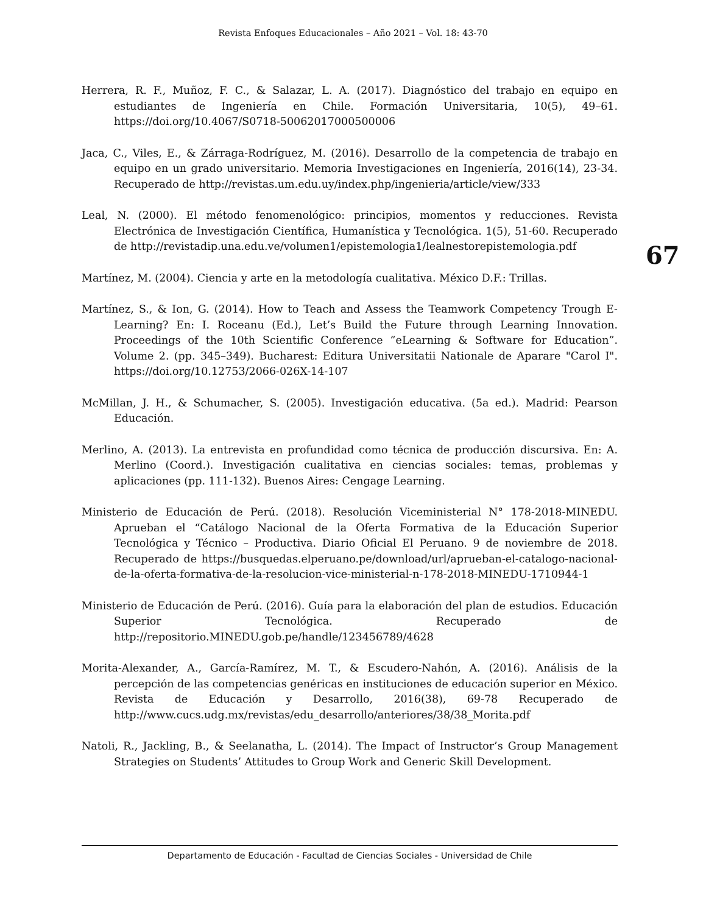Revista Enfoques Educacionales – Año 2021 – Vol. 18: 43-70
67
Herrera, R. F., Muñoz, F. C., & Salazar, L. A. (2017). Diagnóstico del trabajo en equipo en estudiantes de Ingeniería en Chile. Formación Universitaria, 10(5), 49–61. https://doi.org/10.4067/S0718-50062017000500006
Jaca, C., Viles, E., & Zárraga-Rodríguez, M. (2016). Desarrollo de la competencia de trabajo en equipo en un grado universitario. Memoria Investigaciones en Ingeniería, 2016(14), 23-34. Recuperado de http://revistas.um.edu.uy/index.php/ingenieria/article/view/333
Leal, N. (2000). El método fenomenológico: principios, momentos y reducciones. Revista Electrónica de Investigación Científica, Humanística y Tecnológica. 1(5), 51-60. Recuperado de http://revistadip.una.edu.ve/volumen1/epistemologia1/lealnestorepistemologia.pdf
Martínez, M. (2004). Ciencia y arte en la metodología cualitativa. México D.F.: Trillas.
Martínez, S., & Ion, G. (2014). How to Teach and Assess the Teamwork Competency Trough E-Learning? En: I. Roceanu (Ed.), Let’s Build the Future through Learning Innovation. Proceedings of the 10th Scientific Conference ”eLearning & Software for Education”. Volume 2. (pp. 345–349). Bucharest: Editura Universitatii Nationale de Aparare "Carol I". https://doi.org/10.12753/2066-026X-14-107
McMillan, J. H., & Schumacher, S. (2005). Investigación educativa. (5a ed.). Madrid: Pearson Educación.
Merlino, A. (2013). La entrevista en profundidad como técnica de producción discursiva. En: A. Merlino (Coord.). Investigación cualitativa en ciencias sociales: temas, problemas y aplicaciones (pp. 111-132). Buenos Aires: Cengage Learning.
Ministerio de Educación de Perú. (2018). Resolución Viceministerial N° 178-2018-MINEDU. Aprueban el “Catálogo Nacional de la Oferta Formativa de la Educación Superior Tecnológica y Técnico – Productiva. Diario Oficial El Peruano. 9 de noviembre de 2018. Recuperado de https://busquedas.elperuano.pe/download/url/aprueban-el-catalogo-nacional-de-la-oferta-formativa-de-la-resolucion-vice-ministerial-n-178-2018-MINEDU-1710944-1
Ministerio de Educación de Perú. (2016). Guía para la elaboración del plan de estudios. Educación Superior Tecnológica. Recuperado de http://repositorio.MINEDU.gob.pe/handle/123456789/4628
Morita-Alexander, A., García-Ramírez, M. T., & Escudero-Nahón, A. (2016). Análisis de la percepción de las competencias genéricas en instituciones de educación superior en México. Revista de Educación y Desarrollo, 2016(38), 69-78 Recuperado de http://www.cucs.udg.mx/revistas/edu_desarrollo/anteriores/38/38_Morita.pdf
Natoli, R., Jackling, B., & Seelanatha, L. (2014). The Impact of Instructor’s Group Management Strategies on Students’ Attitudes to Group Work and Generic Skill Development.
Departamento de Educación - Facultad de Ciencias Sociales - Universidad de Chile